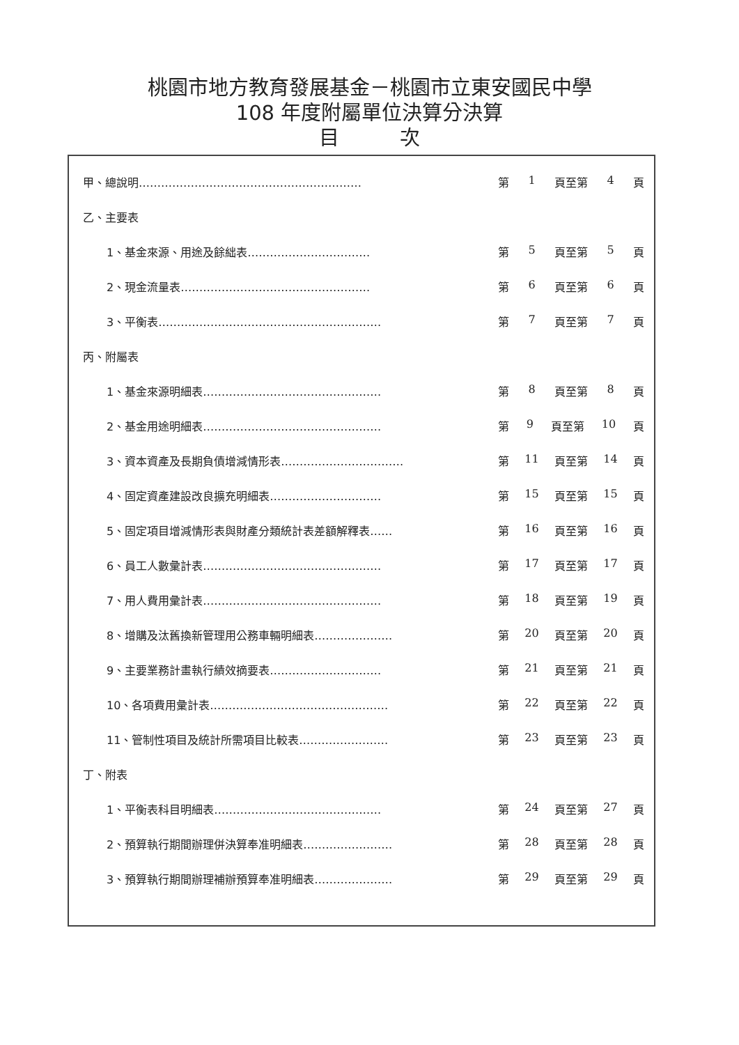桃園市地方教育發展基金－桃園市立東安國民中學
108 年度附屬單位決算分決算
目　　　次
甲、總說明…………………………………………………… 第 1 頁至第 4 頁
乙、主要表
1、基金來源、用途及餘絀表…………………………… 第 5 頁至第 5 頁
2、現金流量表…………………………………………… 第 6 頁至第 6 頁
3、平衡表…………………………………………………… 第 7 頁至第 7 頁
丙、附屬表
1、基金來源明細表………………………………………… 第 8 頁至第 8 頁
2、基金用途明細表………………………………………… 第 9 頁至第 10 頁
3、資本資產及長期負債增減情形表…………………………… 第 11 頁至第 14 頁
4、固定資產建設改良擴充明細表………………………… 第 15 頁至第 15 頁
5、固定項目增減情形表與財產分類統計表差額解釋表…… 第 16 頁至第 16 頁
6、員工人數彙計表………………………………………… 第 17 頁至第 17 頁
7、用人費用彙計表………………………………………… 第 18 頁至第 19 頁
8、增購及汰舊換新管理用公務車輛明細表………………… 第 20 頁至第 20 頁
9、主要業務計畫執行績效摘要表………………………… 第 21 頁至第 21 頁
10、各項費用彙計表………………………………………… 第 22 頁至第 22 頁
11、管制性項目及統計所需項目比較表…………………… 第 23 頁至第 23 頁
丁、附表
1、平衡表科目明細表……………………………………… 第 24 頁至第 27 頁
2、預算執行期間辦理併決算奉准明細表…………………… 第 28 頁至第 28 頁
3、預算執行期間辦理補辦預算奉准明細表………………… 第 29 頁至第 29 頁